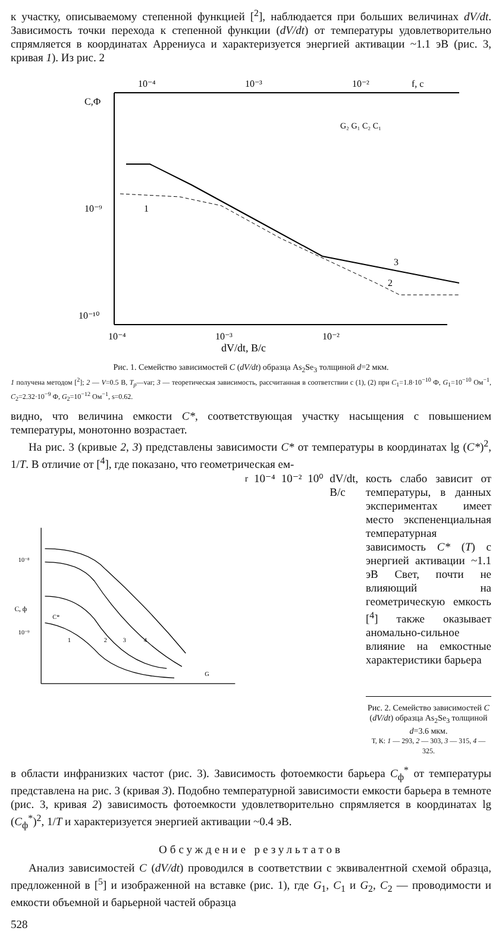к участку, описываемому степенной функцией [<sup>2</sup>], наблюдается при больших величинах dV/dt. Зависимость точки перехода к степенной функции (dV/dt) от температуры удовлетворительно спрямляется в координатах Аррениуса и характеризуется энергией активации ~1.1 эВ (рис. 3, кривая 1). Из рис. 2
10⁻⁴
10⁻³
10⁻²
f, c
C,Ф
10⁻⁹
10⁻¹⁰
10⁻⁴
10⁻³
10⁻²
dV/dt, B/c
1
2
3
G₂ G₁ C₂ C₁
Рис. 1. Семейство зависимостей C (dV/dt) образца As<sub>2</sub>Se<sub>3</sub> толщиной d=2 мкм.
1 получена методом [<sup>2</sup>]; 2 — V=0.5 В, T<sub>p</sub>—var; 3 — теоретическая зависимость, рассчитанная в соответствии с (1), (2) при C<sub>1</sub>=1.8·10<sup>−10</sup> Ф, G<sub>1</sub>=10<sup>−10</sup> Ом<sup>−1</sup>, C<sub>2</sub>=2.32·10<sup>−9</sup> Ф, G<sub>2</sub>=10<sup>−12</sup> Ом<sup>−1</sup>, s=0.62.
видно, что величина емкости C*, соответствующая участку насыщения с повышением температуры, монотонно возрастает.
На рис. 3 (кривые 2, 3) представлены зависимости C* от температуры в координатах lg (C*)<sup>2</sup>, 1/T. В отличие от [<sup>4</sup>], где показано, что геометрическая ем-
10⁻⁸
10⁻⁹
C, ф
C*
1
2
3
4
Gr
10⁻⁴
10⁻²
10⁰
dV/dt, B/c
кость слабо зависит от температуры, в данных экспериментах имеет место экспененциальная температурная зависимость C* (T) с энергией активации ~1.1 эВ Свет, почти не влияющий на геометрическую емкость [<sup>4</sup>] также оказывает аномально-сильное влияние на емкостные характеристики барьера
Рис. 2. Семейство зависимостей C (dV/dt) образца As<sub>2</sub>Se<sub>3</sub> толщиной d=3.6 мкм.
Т, К: 1 — 293, 2 — 303, 3 — 315, 4 — 325.
в области инфранизких частот (рис. 3). Зависимость фотоемкости барьера C<sub>ф</sub><sup>*</sup> от температуры представлена на рис. 3 (кривая 3). Подобно температурной зависимости емкости барьера в темноте (рис. 3, кривая 2) зависимость фотоемкости удовлетворительно спрямляется в координатах lg (C<sub>ф</sub><sup>*</sup>)<sup>2</sup>, 1/T и характеризуется энергией активации ~0.4 эВ.
Обсуждение результатов
Анализ зависимостей C (dV/dt) проводился в соответствии с эквивалентной схемой образца, предложенной в [<sup>5</sup>] и изображенной на вставке (рис. 1), где G<sub>1</sub>, C<sub>1</sub> и G<sub>2</sub>, C<sub>2</sub> — проводимости и емкости объемной и барьерной частей образца
528